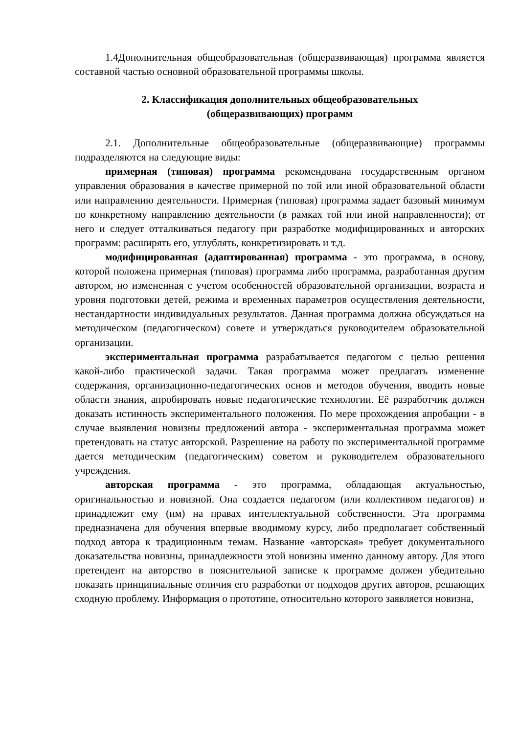1.4Дополнительная общеобразовательная (общеразвивающая) программа является составной частью основной образовательной программы школы.
2. Классификация дополнительных общеобразовательных
(общеразвивающих) программ
2.1. Дополнительные общеобразовательные (общеразвивающие) программы подразделяются на следующие виды:
примерная (типовая) программа рекомендована государственным органом управления образования в качестве примерной по той или иной образовательной области или направлению деятельности. Примерная (типовая) программа задает базовый минимум по конкретному направлению деятельности (в рамках той или иной направленности); от него и следует отталкиваться педагогу при разработке модифицированных и авторских программ: расширять его, углублять, конкретизировать и т.д.
модифицированная (адаптированная) программа - это программа, в основу, которой положена примерная (типовая) программа либо программа, разработанная другим автором, но измененная с учетом особенностей образовательной организации, возраста и уровня подготовки детей, режима и временных параметров осуществления деятельности, нестандартности индивидуальных результатов. Данная программа должна обсуждаться на методическом (педагогическом) совете и утверждаться руководителем образовательной организации.
экспериментальная программа разрабатывается педагогом с целью решения какой-либо практической задачи. Такая программа может предлагать изменение содержания, организационно-педагогических основ и методов обучения, вводить новые области знания, апробировать новые педагогические технологии. Её разработчик должен доказать истинность экспериментального положения. По мере прохождения апробации - в случае выявления новизны предложений автора - экспериментальная программа может претендовать на статус авторской. Разрешение на работу по экспериментальной программе дается методическим (педагогическим) советом и руководителем образовательного учреждения.
авторская программа - это программа, обладающая актуальностью, оригинальностью и новизной. Она создается педагогом (или коллективом педагогов) и принадлежит ему (им) на правах интеллектуальной собственности. Эта программа предназначена для обучения впервые вводимому курсу, либо предполагает собственный подход автора к традиционным темам. Название «авторская» требует документального доказательства новизны, принадлежности этой новизны именно данному автору. Для этого претендент на авторство в пояснительной записке к программе должен убедительно показать принципиальные отличия его разработки от подходов других авторов, решающих сходную проблему. Информация о прототипе, относительно которого заявляется новизна,